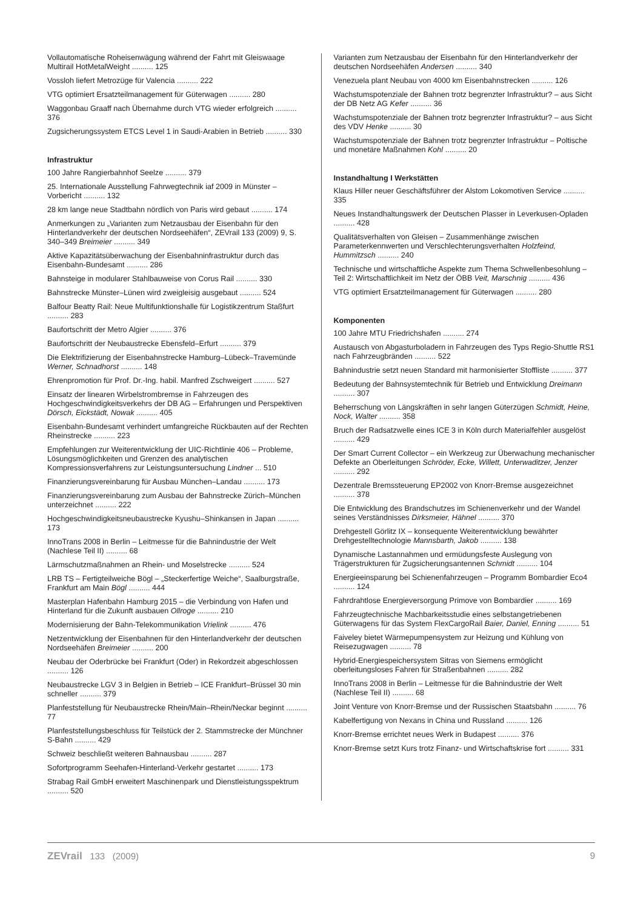Vollautomatische Roheisenwägung während der Fahrt mit Gleiswaage Multirail HotMetalWeight .......... 125
Vossloh liefert Metrozüge für Valencia .......... 222
VTG optimiert Ersatzteilmanagement für Güterwagen .......... 280
Waggonbau Graaff nach Übernahme durch VTG wieder erfolgreich .......... 376
Zugsicherungssystem ETCS Level 1 in Saudi-Arabien in Betrieb .......... 330
Infrastruktur
100 Jahre Rangierbahnhof Seelze .......... 379
25. Internationale Ausstellung Fahrwegtechnik iaf 2009 in Münster – Vorbericht .......... 132
28 km lange neue Stadtbahn nördlich von Paris wird gebaut .......... 174
Anmerkungen zu „Varianten zum Netzausbau der Eisenbahn für den Hinterlandverkehr der deutschen Nordseehäfen“, ZEVrail 133 (2009) 9, S. 340–349 Breimeier .......... 349
Aktive Kapazitätsüberwachung der Eisenbahninfrastruktur durch das Eisenbahn-Bundesamt .......... 286
Bahnsteige in modularer Stahlbauweise von Corus Rail .......... 330
Bahnstrecke Münster–Lünen wird zweigleisig ausgebaut .......... 524
Balfour Beatty Rail: Neue Multifunktionshalle für Logistikzentrum Staßfurt .......... 283
Baufortschritt der Metro Algier .......... 376
Baufortschritt der Neubaustrecke Ebensfeld–Erfurt .......... 379
Die Elektrifizierung der Eisenbahnstrecke Hamburg–Lübeck–Travemünde Werner, Schnadhorst .......... 148
Ehrenpromotion für Prof. Dr.-Ing. habil. Manfred Zschweigert .......... 527
Einsatz der linearen Wirbelstrombremse in Fahrzeugen des Hochgeschwindigkeitsverkehrs der DB AG – Erfahrungen und Perspektiven Dörsch, Eickstädt, Nowak .......... 405
Eisenbahn-Bundesamt verhindert umfangreiche Rückbauten auf der Rechten Rheinstrecke .......... 223
Empfehlungen zur Weiterentwicklung der UIC-Richtlinie 406 – Probleme, Lösungsmöglichkeiten und Grenzen des analytischen Kompressionsverfahrens zur Leistungsuntersuchung Lindner ... 510
Finanzierungsvereinbarung für Ausbau München–Landau .......... 173
Finanzierungsvereinbarung zum Ausbau der Bahnstrecke Zürich–München unterzeichnet .......... 222
Hochgeschwindigkeitsneubaustrecke Kyushu–Shinkansen in Japan .......... 173
InnoTrans 2008 in Berlin – Leitmesse für die Bahnindustrie der Welt (Nachlese Teil II) .......... 68
Lärmschutzmaßnahmen an Rhein- und Moselstrecke .......... 524
LRB TS – Fertigteilweiche Bögl – „Steckerfertige Weiche“, Saalburgstraße, Frankfurt am Main Bögl .......... 444
Masterplan Hafenbahn Hamburg 2015 – die Verbindung von Hafen und Hinterland für die Zukunft ausbauen Ollroge .......... 210
Modernisierung der Bahn-Telekommunikation Vrielink .......... 476
Netzentwicklung der Eisenbahnen für den Hinterlandverkehr der deutschen Nordseehäfen Breimeier .......... 200
Neubau der Oderbrücke bei Frankfurt (Oder) in Rekordzeit abgeschlossen .......... 126
Neubaustrecke LGV 3 in Belgien in Betrieb – ICE Frankfurt–Brüssel 30 min schneller .......... 379
Planfeststellung für Neubaustrecke Rhein/Main–Rhein/Neckar beginnt .......... 77
Planfeststellungsbeschluss für Teilstück der 2. Stammstrecke der Münchner S-Bahn .......... 429
Schweiz beschließt weiteren Bahnausbau .......... 287
Sofortprogramm Seehafen-Hinterland-Verkehr gestartet .......... 173
Strabag Rail GmbH erweitert Maschinenpark und Dienstleistungsspektrum .......... 520
Varianten zum Netzausbau der Eisenbahn für den Hinterlandverkehr der deutschen Nordseehäfen Andersen .......... 340
Venezuela plant Neubau von 4000 km Eisenbahnstrecken .......... 126
Wachstumspotenziale der Bahnen trotz begrenzter Infrastruktur? – aus Sicht der DB Netz AG Kefer .......... 36
Wachstumspotenziale der Bahnen trotz begrenzter Infrastruktur? – aus Sicht des VDV Henke .......... 30
Wachstumspotenziale der Bahnen trotz begrenzter Infrastruktur – Poltische und monetäre Maßnahmen Kohl .......... 20
Instandhaltung I Werkstätten
Klaus Hiller neuer Geschäftsführer der Alstom Lokomotiven Service .......... 335
Neues Instandhaltungswerk der Deutschen Plasser in Leverkusen-Opladen .......... 428
Qualitätsverhalten von Gleisen – Zusammenhänge zwischen Parameterkennwerten und Verschlechterungsverhalten Holzfeind, Hummitzsch .......... 240
Technische und wirtschaftliche Aspekte zum Thema Schwellenbesohlung – Teil 2: Wirtschaftlichkeit im Netz der ÖBB Veit, Marschnig .......... 436
VTG optimiert Ersatzteilmanagement für Güterwagen .......... 280
Komponenten
100 Jahre MTU Friedrichshafen .......... 274
Austausch von Abgasturboladern in Fahrzeugen des Typs Regio-Shuttle RS1 nach Fahrzeugbränden .......... 522
Bahnindustrie setzt neuen Standard mit harmonisierter Stoffliste .......... 377
Bedeutung der Bahnsystemtechnik für Betrieb und Entwicklung Dreimann .......... 307
Beherrschung von Längskräften in sehr langen Güterzügen Schmidt, Heine, Nock, Walter .......... 358
Bruch der Radsatzwelle eines ICE 3 in Köln durch Materialfehler ausgelöst .......... 429
Der Smart Current Collector – ein Werkzeug zur Überwachung mechanischer Defekte an Oberleitungen Schröder, Ecke, Willett, Unterwaditzer, Jenzer .......... 292
Dezentrale Bremssteuerung EP2002 von Knorr-Bremse ausgezeichnet .......... 378
Die Entwicklung des Brandschutzes im Schienenverkehr und der Wandel seines Verständnisses Dirksmeier, Hähnel .......... 370
Drehgestell Görlitz IX – konsequente Weiterentwicklung bewährter Drehgestelltechnologie Mannsbarth, Jakob .......... 138
Dynamische Lastannahmen und ermüdungsfeste Auslegung von Trägerstrukturen für Zugsicherungsantennen Schmidt .......... 104
Energieeinsparung bei Schienenfahrzeugen – Programm Bombardier Eco4 .......... 124
Fahrdrahtlose Energieversorgung Primove von Bombardier .......... 169
Fahrzeugtechnische Machbarkeitsstudie eines selbstangetriebenen Güterwagens für das System FlexCargoRail Baier, Daniel, Enning .......... 51
Faiveley bietet Wärmepumpensystem zur Heizung und Kühlung von Reisezugwagen .......... 78
Hybrid-Energiespeichersystem Sitras von Siemens ermöglicht oberleitungsloses Fahren für Straßenbahnen .......... 282
InnoTrans 2008 in Berlin – Leitmesse für die Bahnindustrie der Welt (Nachlese Teil II) .......... 68
Joint Venture von Knorr-Bremse und der Russischen Staatsbahn .......... 76
Kabelfertigung von Nexans in China und Russland .......... 126
Knorr-Bremse errichtet neues Werk in Budapest .......... 376
Knorr-Bremse setzt Kurs trotz Finanz- und Wirtschaftskrise fort .......... 331
ZEVrail 133 (2009) 9